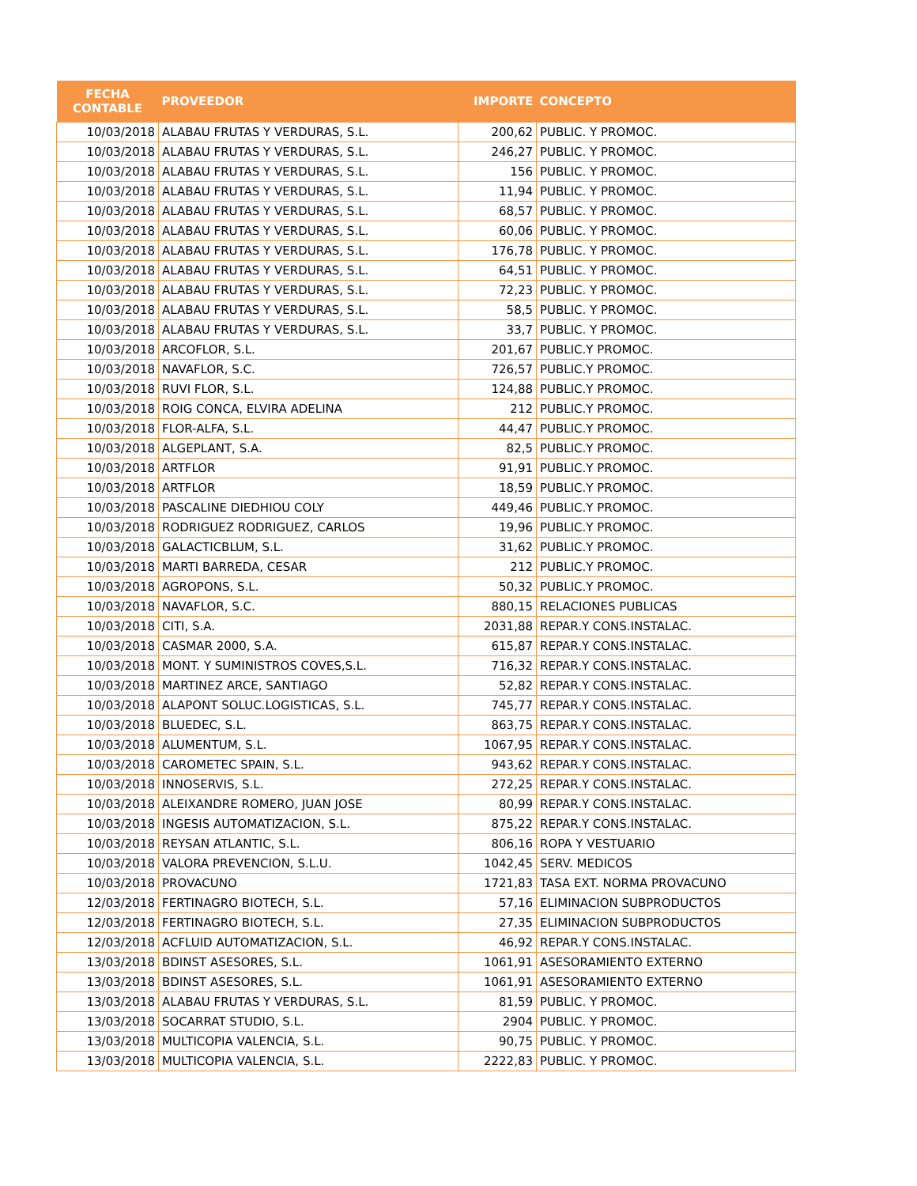| FECHA CONTABLE | PROVEEDOR | IMPORTE | CONCEPTO |
| --- | --- | --- | --- |
| 10/03/2018 | ALABAU FRUTAS Y VERDURAS, S.L. | 200,62 | PUBLIC. Y PROMOC. |
| 10/03/2018 | ALABAU FRUTAS Y VERDURAS, S.L. | 246,27 | PUBLIC. Y PROMOC. |
| 10/03/2018 | ALABAU FRUTAS Y VERDURAS, S.L. | 156 | PUBLIC. Y PROMOC. |
| 10/03/2018 | ALABAU FRUTAS Y VERDURAS, S.L. | 11,94 | PUBLIC. Y PROMOC. |
| 10/03/2018 | ALABAU FRUTAS Y VERDURAS, S.L. | 68,57 | PUBLIC. Y PROMOC. |
| 10/03/2018 | ALABAU FRUTAS Y VERDURAS, S.L. | 60,06 | PUBLIC. Y PROMOC. |
| 10/03/2018 | ALABAU FRUTAS Y VERDURAS, S.L. | 176,78 | PUBLIC. Y PROMOC. |
| 10/03/2018 | ALABAU FRUTAS Y VERDURAS, S.L. | 64,51 | PUBLIC. Y PROMOC. |
| 10/03/2018 | ALABAU FRUTAS Y VERDURAS, S.L. | 72,23 | PUBLIC. Y PROMOC. |
| 10/03/2018 | ALABAU FRUTAS Y VERDURAS, S.L. | 58,5 | PUBLIC. Y PROMOC. |
| 10/03/2018 | ALABAU FRUTAS Y VERDURAS, S.L. | 33,7 | PUBLIC. Y PROMOC. |
| 10/03/2018 | ARCOFLOR, S.L. | 201,67 | PUBLIC.Y PROMOC. |
| 10/03/2018 | NAVAFLOR, S.C. | 726,57 | PUBLIC.Y PROMOC. |
| 10/03/2018 | RUVI FLOR, S.L. | 124,88 | PUBLIC.Y PROMOC. |
| 10/03/2018 | ROIG CONCA, ELVIRA ADELINA | 212 | PUBLIC.Y PROMOC. |
| 10/03/2018 | FLOR-ALFA, S.L. | 44,47 | PUBLIC.Y PROMOC. |
| 10/03/2018 | ALGEPLANT, S.A. | 82,5 | PUBLIC.Y PROMOC. |
| 10/03/2018 | ARTFLOR | 91,91 | PUBLIC.Y PROMOC. |
| 10/03/2018 | ARTFLOR | 18,59 | PUBLIC.Y PROMOC. |
| 10/03/2018 | PASCALINE DIEDHIOU COLY | 449,46 | PUBLIC.Y PROMOC. |
| 10/03/2018 | RODRIGUEZ RODRIGUEZ, CARLOS | 19,96 | PUBLIC.Y PROMOC. |
| 10/03/2018 | GALACTICBLUM, S.L. | 31,62 | PUBLIC.Y PROMOC. |
| 10/03/2018 | MARTI BARREDA, CESAR | 212 | PUBLIC.Y PROMOC. |
| 10/03/2018 | AGROPONS, S.L. | 50,32 | PUBLIC.Y PROMOC. |
| 10/03/2018 | NAVAFLOR, S.C. | 880,15 | RELACIONES PUBLICAS |
| 10/03/2018 | CITI, S.A. | 2031,88 | REPAR.Y CONS.INSTALAC. |
| 10/03/2018 | CASMAR 2000, S.A. | 615,87 | REPAR.Y CONS.INSTALAC. |
| 10/03/2018 | MONT. Y SUMINISTROS COVES,S.L. | 716,32 | REPAR.Y CONS.INSTALAC. |
| 10/03/2018 | MARTINEZ ARCE, SANTIAGO | 52,82 | REPAR.Y CONS.INSTALAC. |
| 10/03/2018 | ALAPONT SOLUC.LOGISTICAS, S.L. | 745,77 | REPAR.Y CONS.INSTALAC. |
| 10/03/2018 | BLUEDEC, S.L. | 863,75 | REPAR.Y CONS.INSTALAC. |
| 10/03/2018 | ALUMENTUM, S.L. | 1067,95 | REPAR.Y CONS.INSTALAC. |
| 10/03/2018 | CAROMETEC SPAIN, S.L. | 943,62 | REPAR.Y CONS.INSTALAC. |
| 10/03/2018 | INNOSERVIS, S.L. | 272,25 | REPAR.Y CONS.INSTALAC. |
| 10/03/2018 | ALEIXANDRE ROMERO, JUAN JOSE | 80,99 | REPAR.Y CONS.INSTALAC. |
| 10/03/2018 | INGESIS AUTOMATIZACION, S.L. | 875,22 | REPAR.Y CONS.INSTALAC. |
| 10/03/2018 | REYSAN ATLANTIC, S.L. | 806,16 | ROPA Y VESTUARIO |
| 10/03/2018 | VALORA PREVENCION, S.L.U. | 1042,45 | SERV. MEDICOS |
| 10/03/2018 | PROVACUNO | 1721,83 | TASA EXT. NORMA PROVACUNO |
| 12/03/2018 | FERTINAGRO BIOTECH, S.L. | 57,16 | ELIMINACION SUBPRODUCTOS |
| 12/03/2018 | FERTINAGRO BIOTECH, S.L. | 27,35 | ELIMINACION SUBPRODUCTOS |
| 12/03/2018 | ACFLUID AUTOMATIZACION, S.L. | 46,92 | REPAR.Y CONS.INSTALAC. |
| 13/03/2018 | BDINST ASESORES, S.L. | 1061,91 | ASESORAMIENTO EXTERNO |
| 13/03/2018 | BDINST ASESORES, S.L. | 1061,91 | ASESORAMIENTO EXTERNO |
| 13/03/2018 | ALABAU FRUTAS Y VERDURAS, S.L. | 81,59 | PUBLIC. Y PROMOC. |
| 13/03/2018 | SOCARRAT STUDIO, S.L. | 2904 | PUBLIC. Y PROMOC. |
| 13/03/2018 | MULTICOPIA VALENCIA, S.L. | 90,75 | PUBLIC. Y PROMOC. |
| 13/03/2018 | MULTICOPIA VALENCIA, S.L. | 2222,83 | PUBLIC. Y PROMOC. |